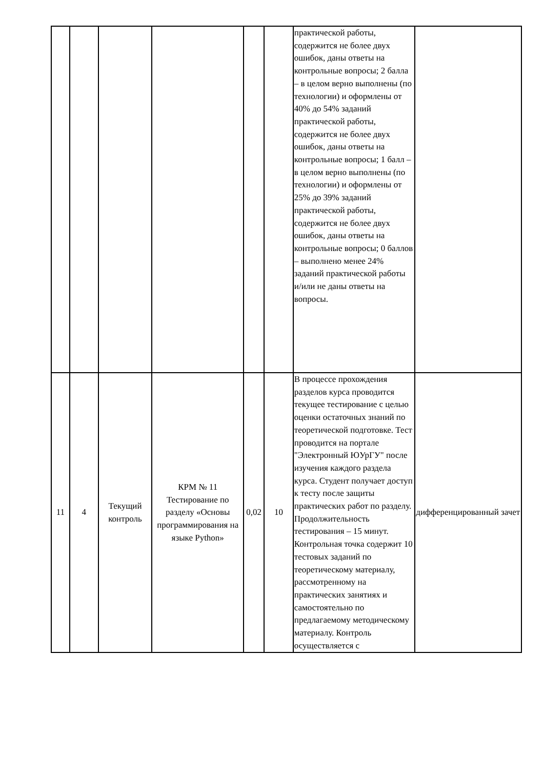| | | | | | | практической работы, содержится не более двух ошибок, даны ответы на контрольные вопросы; 2 балла – в целом верно выполнены (по технологии) и оформлены от 40% до 54% заданий практической работы, содержится не более двух ошибок, даны ответы на контрольные вопросы; 1 балл – в целом верно выполнены (по технологии) и оформлены от 25% до 39% заданий практической работы, содержится не более двух ошибок, даны ответы на контрольные вопросы; 0 баллов – выполнено менее 24% заданий практической работы и/или не даны ответы на вопросы. | |
| 11 | 4 | Текущий контроль | КРМ № 11 Тестирование по разделу «Основы программирования на языке Python» | 0,02 | 10 | В процессе прохождения разделов курса проводится текущее тестирование с целью оценки остаточных знаний по теоретической подготовке. Тест проводится на портале "Электронный ЮУрГУ" после изучения каждого раздела курса. Студент получает доступ к тесту после защиты практических работ по разделу. Продолжительность тестирования – 15 минут. Контрольная точка содержит 10 тестовых заданий по теоретическому материалу, рассмотренному на практических занятиях и самостоятельно по предлагаемому методическому материалу. Контроль осуществляется с | дифференцированный зачет |